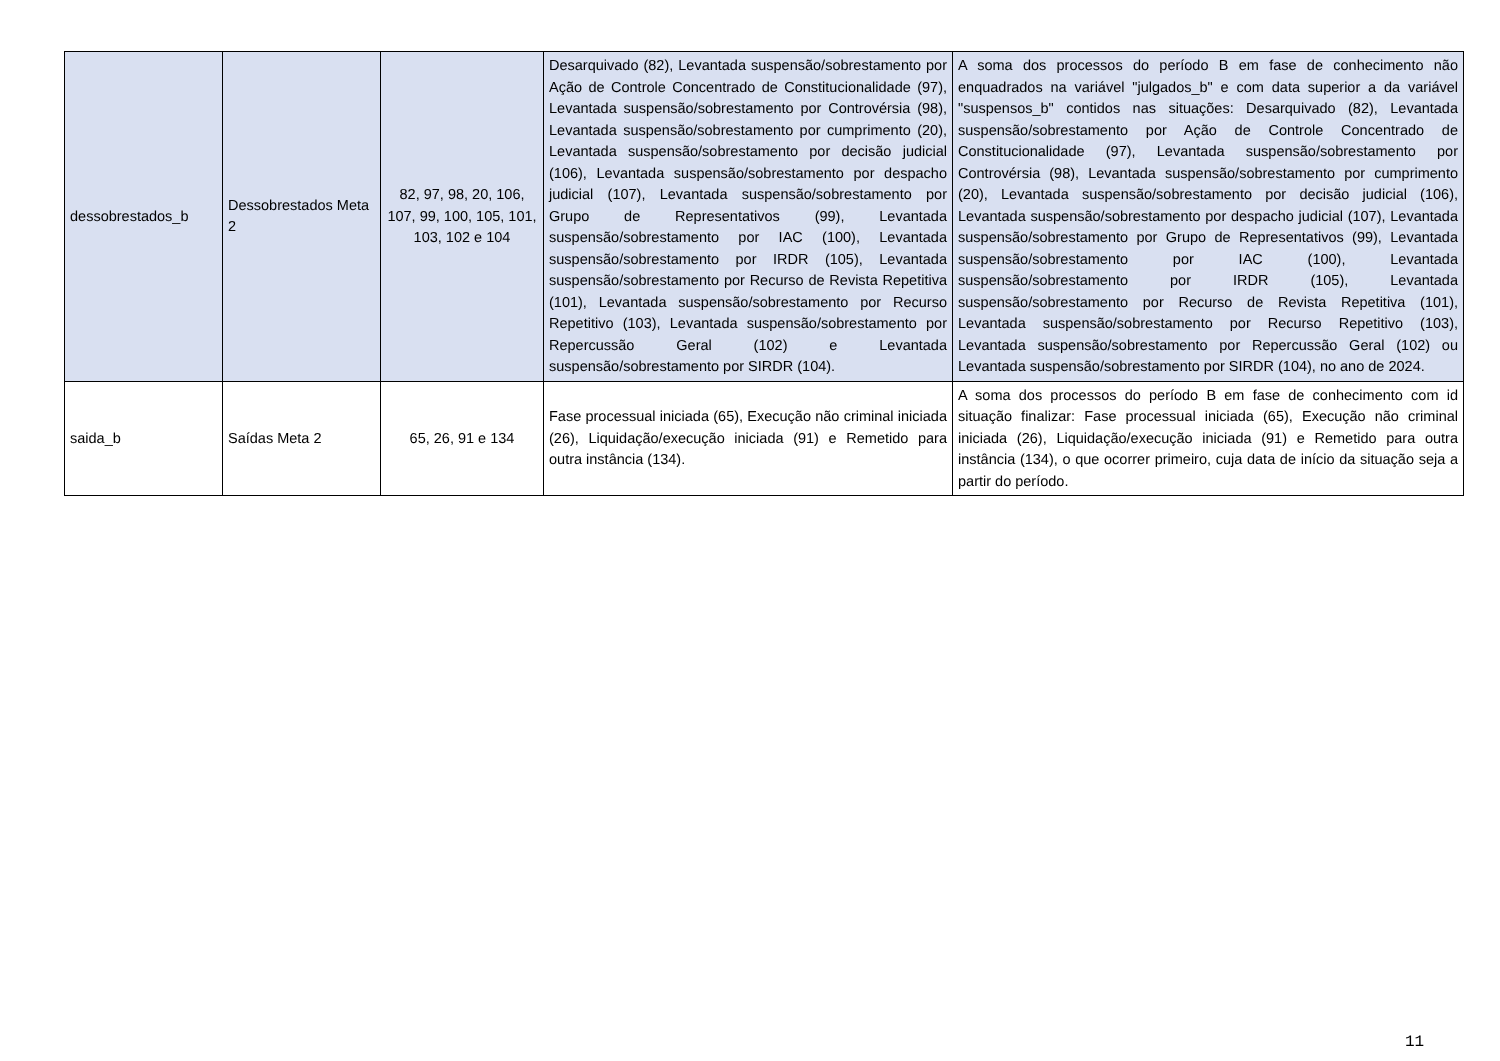| dessobrestados_b | Dessobrestados Meta 2 | 82, 97, 98, 20, 106, 107, 99, 100, 105, 101, 103, 102 e 104 | Desarquivado (82), Levantada suspensão/sobrestamento por Ação de Controle Concentrado de Constitucionalidade (97), Levantada suspensão/sobrestamento por Controvérsia (98), Levantada suspensão/sobrestamento por cumprimento (20), Levantada suspensão/sobrestamento por decisão judicial (106), Levantada suspensão/sobrestamento por despacho judicial (107), Levantada suspensão/sobrestamento por Grupo de Representativos (99), Levantada suspensão/sobrestamento por IAC (100), Levantada suspensão/sobrestamento por IRDR (105), Levantada suspensão/sobrestamento por Recurso de Revista Repetitiva (101), Levantada suspensão/sobrestamento por Recurso Repetitivo (103), Levantada suspensão/sobrestamento por Repercussão Geral (102) e Levantada suspensão/sobrestamento por SIRDR (104). | A soma dos processos do período B em fase de conhecimento não enquadrados na variável "julgados_b" e com data superior a da variável "suspensos_b" contidos nas situações: Desarquivado (82), Levantada suspensão/sobrestamento por Ação de Controle Concentrado de Constitucionalidade (97), Levantada suspensão/sobrestamento por Controvérsia (98), Levantada suspensão/sobrestamento por cumprimento (20), Levantada suspensão/sobrestamento por decisão judicial (106), Levantada suspensão/sobrestamento por despacho judicial (107), Levantada suspensão/sobrestamento por Grupo de Representativos (99), Levantada suspensão/sobrestamento por IAC (100), Levantada suspensão/sobrestamento por IRDR (105), Levantada suspensão/sobrestamento por Recurso de Revista Repetitiva (101), Levantada suspensão/sobrestamento por Recurso Repetitivo (103), Levantada suspensão/sobrestamento por Repercussão Geral (102) ou Levantada suspensão/sobrestamento por SIRDR (104), no ano de 2024. |
| saida_b | Saídas Meta 2 | 65, 26, 91 e 134 | Fase processual iniciada (65), Execução não criminal iniciada (26), Liquidação/execução iniciada (91) e Remetido para outra instância (134). | A soma dos processos do período B em fase de conhecimento com id situação finalizar: Fase processual iniciada (65), Execução não criminal iniciada (26), Liquidação/execução iniciada (91) e Remetido para outra instância (134), o que ocorrer primeiro, cuja data de início da situação seja a partir do período. |
11